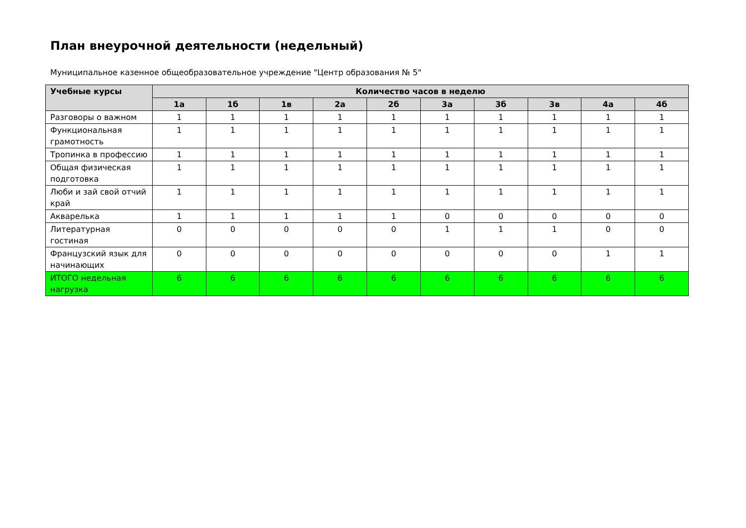План внеурочной деятельности (недельный)
Муниципальное казенное общеобразовательное учреждение "Центр образования № 5"
| Учебные курсы | Количество часов в неделю | | | | | | | | | |
| --- | --- | --- | --- | --- | --- | --- | --- | --- | --- | --- |
| | 1а | 1б | 1в | 2а | 2б | 3а | 3б | 3в | 4а | 4б |
| Разговоры о важном | 1 | 1 | 1 | 1 | 1 | 1 | 1 | 1 | 1 | 1 |
| Функциональная грамотность | 1 | 1 | 1 | 1 | 1 | 1 | 1 | 1 | 1 | 1 |
| Тропинка в профессию | 1 | 1 | 1 | 1 | 1 | 1 | 1 | 1 | 1 | 1 |
| Общая физическая подготовка | 1 | 1 | 1 | 1 | 1 | 1 | 1 | 1 | 1 | 1 |
| Люби и зай свой отчий край | 1 | 1 | 1 | 1 | 1 | 1 | 1 | 1 | 1 | 1 |
| Акварелька | 1 | 1 | 1 | 1 | 1 | 0 | 0 | 0 | 0 | 0 |
| Литературная гостиная | 0 | 0 | 0 | 0 | 0 | 1 | 1 | 1 | 0 | 0 |
| Французский язык для начинающих | 0 | 0 | 0 | 0 | 0 | 0 | 0 | 0 | 1 | 1 |
| ИТОГО недельная нагрузка | 6 | 6 | 6 | 6 | 6 | 6 | 6 | 6 | 6 | 6 |